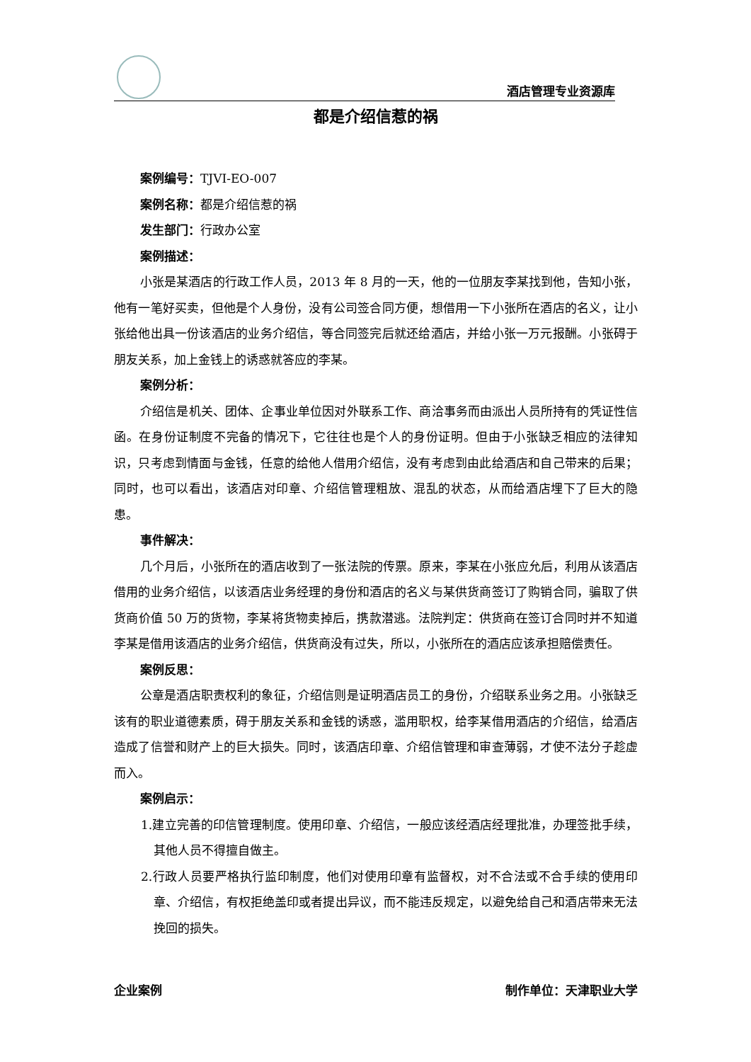酒店管理专业资源库
都是介绍信惹的祸
案例编号：TJVI-EO-007
案例名称：都是介绍信惹的祸
发生部门：行政办公室
案例描述：
小张是某酒店的行政工作人员，2013 年 8 月的一天，他的一位朋友李某找到他，告知小张，他有一笔好买卖，但他是个人身份，没有公司签合同方便，想借用一下小张所在酒店的名义，让小张给他出具一份该酒店的业务介绍信，等合同签完后就还给酒店，并给小张一万元报酬。小张碍于朋友关系，加上金钱上的诱惑就答应的李某。
案例分析：
介绍信是机关、团体、企事业单位因对外联系工作、商洽事务而由派出人员所持有的凭证性信函。在身份证制度不完备的情况下，它往往也是个人的身份证明。但由于小张缺乏相应的法律知识，只考虑到情面与金钱，任意的给他人借用介绍信，没有考虑到由此给酒店和自己带来的后果；同时，也可以看出，该酒店对印章、介绍信管理粗放、混乱的状态，从而给酒店埋下了巨大的隐患。
事件解决：
几个月后，小张所在的酒店收到了一张法院的传票。原来，李某在小张应允后，利用从该酒店借用的业务介绍信，以该酒店业务经理的身份和酒店的名义与某供货商签订了购销合同，骗取了供货商价值 50 万的货物，李某将货物卖掉后，携款潜逃。法院判定：供货商在签订合同时并不知道李某是借用该酒店的业务介绍信，供货商没有过失，所以，小张所在的酒店应该承担赔偿责任。
案例反思：
公章是酒店职责权利的象征，介绍信则是证明酒店员工的身份，介绍联系业务之用。小张缺乏该有的职业道德素质，碍于朋友关系和金钱的诱惑，滥用职权，给李某借用酒店的介绍信，给酒店造成了信誉和财产上的巨大损失。同时，该酒店印章、介绍信管理和审查薄弱，才使不法分子趁虚而入。
案例启示：
1.建立完善的印信管理制度。使用印章、介绍信，一般应该经酒店经理批准，办理签批手续，其他人员不得擅自做主。
2.行政人员要严格执行监印制度，他们对使用印章有监督权，对不合法或不合手续的使用印章、介绍信，有权拒绝盖印或者提出异议，而不能违反规定，以避免给自己和酒店带来无法挽回的损失。
企业案例 制作单位：天津职业大学